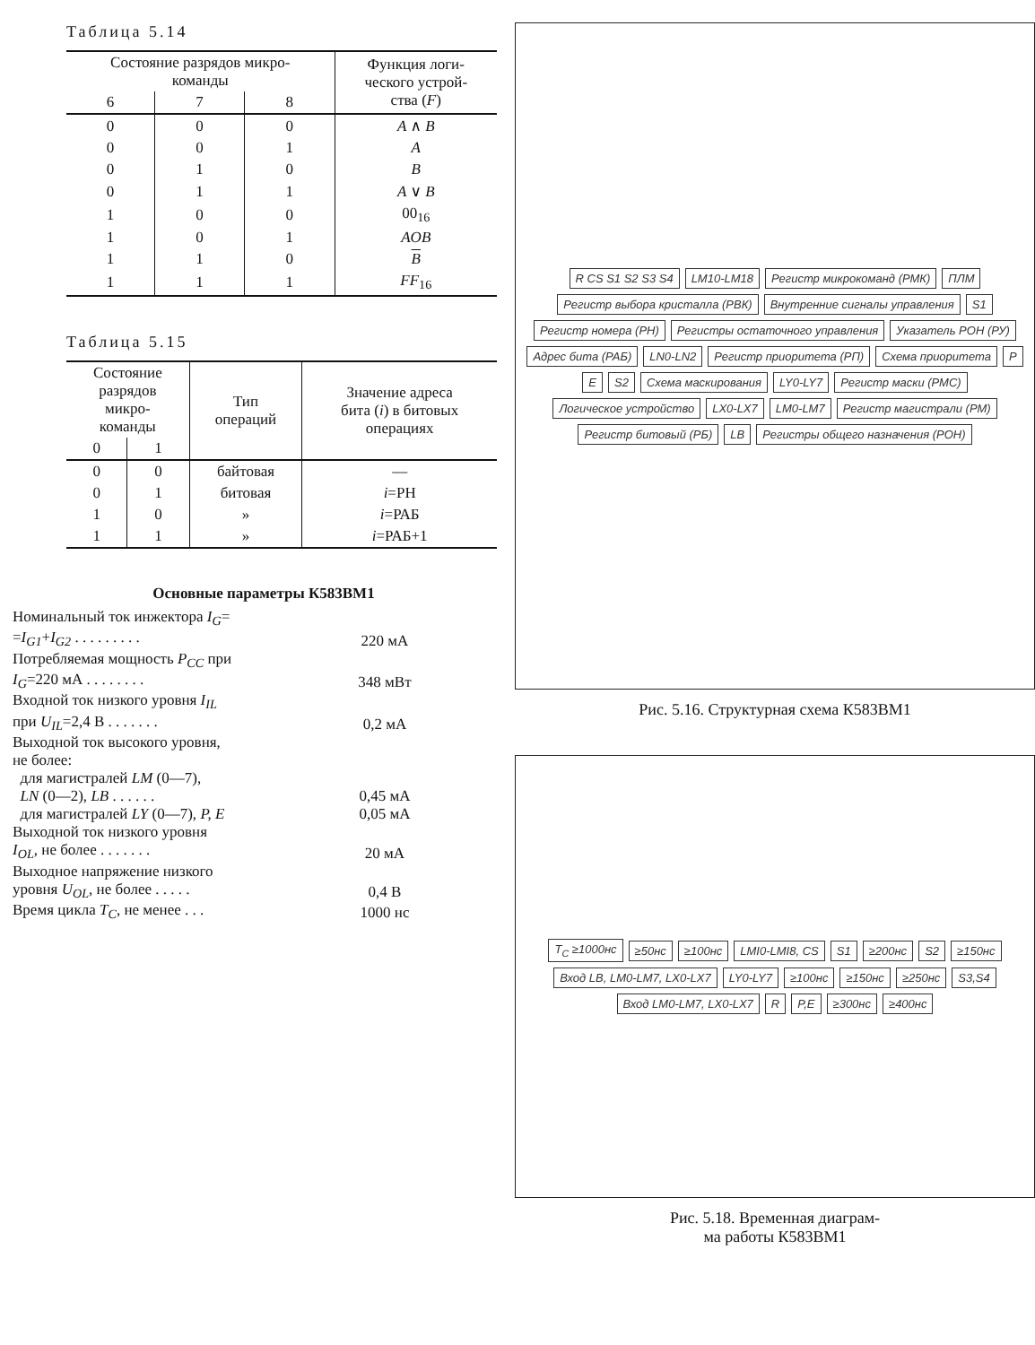Таблица 5.14
| Состояние разрядов микро- команды | | | Функция логи- ческого устрой- ства ( F ) |
| --- | --- | --- | --- |
| 6 | 7 | 8 | |
| 0 | 0 | 0 | A ∧ B |
| 0 | 0 | 1 | A |
| 0 | 1 | 0 | B |
| 0 | 1 | 1 | A ∨ B |
| 1 | 0 | 0 | 00<sub>16</sub> |
| 1 | 0 | 1 | AOB |
| 1 | 1 | 0 | B |
| 1 | 1 | 1 | FF<sub>16</sub> |
Таблица 5.15
| Состояние разрядов микро- команды | | Тип операций | Значение адреса бита ( i ) в битовых операциях |
| --- | --- | --- | --- |
| 0 | 1 | | |
| 0 | 0 | байтовая | — |
| 0 | 1 | битовая | i =РН |
| 1 | 0 | » | i =РАБ |
| 1 | 1 | » | i =РАБ+1 |
Основные параметры К583ВМ1
| Номинальный ток инжектора I<sub>G</sub> = = I<sub>G1</sub> + I<sub>G2</sub> . . . . . . . . . | 220 мА |
| Потребляемая мощность P<sub>CC</sub> при I<sub>G</sub> =220 мА . . . . . . . . | 348 мВт |
| Входной ток низкого уровня I<sub>IL</sub> при U<sub>IL</sub> =2,4 В . . . . . . . | 0,2 мА |
| Выходной ток высокого уровня, не более: для магистралей LM (0—7), LN (0—2), LB . . . . . . | 0,45 мА |
| для магистралей LY (0—7), P, E | 0,05 мА |
| Выходной ток низкого уровня I<sub>OL</sub> , не более . . . . . . . | 20 мА |
| Выходное напряжение низкого уровня U<sub>OL</sub> , не более . . . . . | 0,4 В |
| Время цикла T<sub>C</sub> , не менее . . . | 1000 нс |
R CS S1 S2 S3 S4 LM10-LM18 Регистр микрокоманд (РМК) ПЛМ Регистр выбора кристалла (РВК) Внутренние сигналы управления S1 Регистр номера (РН) Регистры остаточного управления Указатель РОН (РУ) Адрес бита (РАБ) LN0-LN2 Регистр приоритета (РП) Схема приоритета P E S2 Схема маскирования LY0-LY7 Регистр маски (РМС) Логическое устройство LX0-LX7 LM0-LM7 Регистр магистрали (РМ) Регистр битовый (РБ) LB Регистры общего назначения (РОН)
Рис. 5.16. Структурная схема К583ВМ1
T<sub>C</sub> ≥1000нс ≥50нс ≥100нс LMI0-LMI8, CS S1 ≥200нс S2 ≥150нс Вход LB, LM0-LM7, LX0-LX7 LY0-LY7 ≥100нс ≥150нс ≥250нс S3,S4 Вход LM0-LM7, LX0-LX7 R P,E ≥300нс ≥400нс
Рис. 5.18. Временная диаграм-
ма работы К583ВМ1